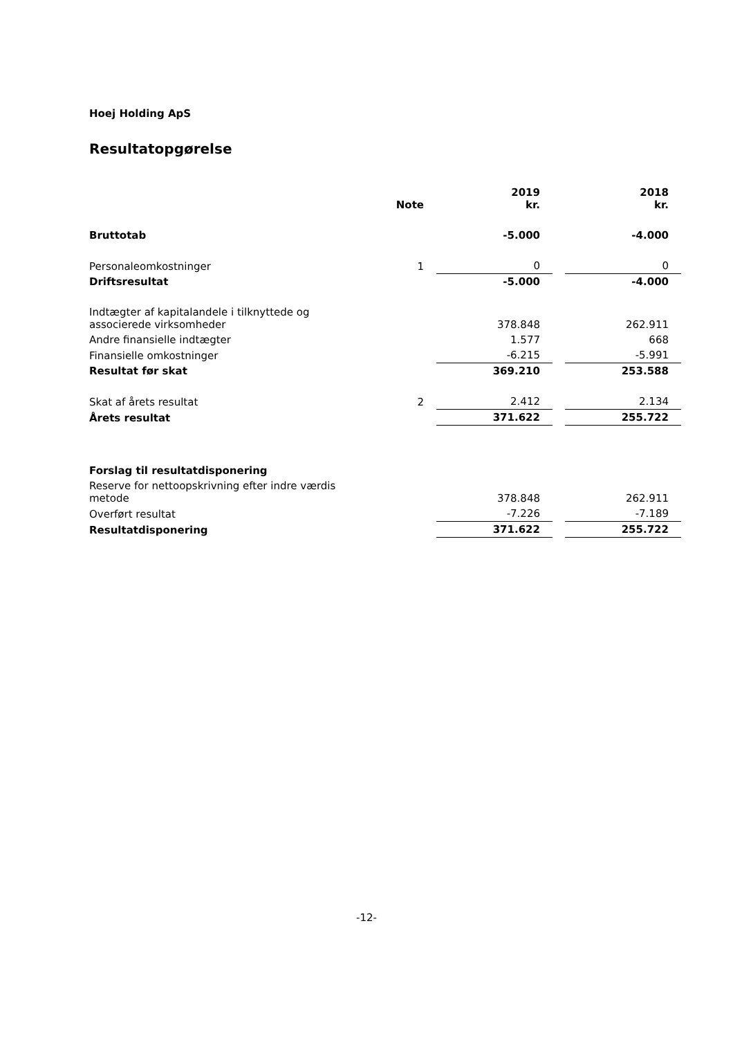Hoej Holding ApS
Resultatopgørelse
| | Note | | 2019 kr. | | 2018 kr. |
| --- | --- | --- | --- | --- | --- |
| Bruttotab | | | -5.000 | | -4.000 |
| Personaleomkostninger | 1 | | 0 | | 0 |
| Driftsresultat | | | -5.000 | | -4.000 |
| Indtægter af kapitalandele i tilknyttede og associerede virksomheder | | | 378.848 | | 262.911 |
| Andre finansielle indtægter | | | 1.577 | | 668 |
| Finansielle omkostninger | | | -6.215 | | -5.991 |
| Resultat før skat | | | 369.210 | | 253.588 |
| Skat af årets resultat | 2 | | 2.412 | | 2.134 |
| Årets resultat | | | 371.622 | | 255.722 |
| Forslag til resultatdisponering | | | | | |
| Reserve for nettoopskrivning efter indre værdis metode | | | 378.848 | | 262.911 |
| Overført resultat | | | -7.226 | | -7.189 |
| Resultatdisponering | | | 371.622 | | 255.722 |
-12-